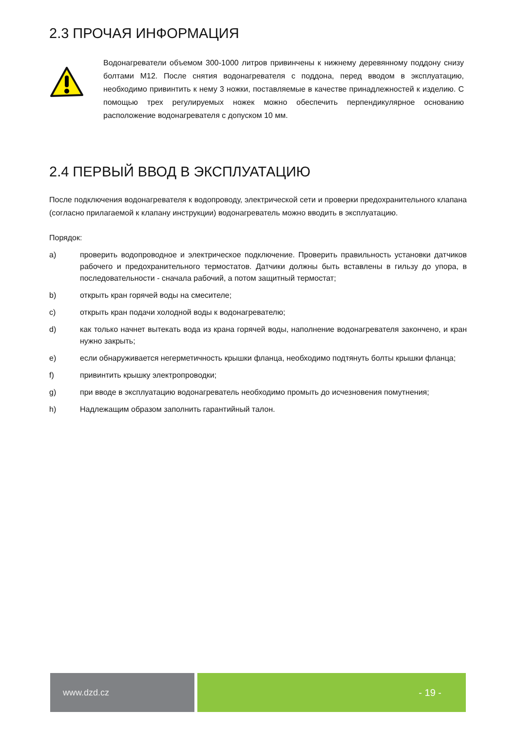2.3 ПРОЧАЯ ИНФОРМАЦИЯ
Водонагреватели объемом 300-1000 литров привинчены к нижнему деревянному поддону снизу болтами M12. После снятия водонагревателя с поддона, перед вводом в эксплуатацию, необходимо привинтить к нему 3 ножки, поставляемые в качестве принадлежностей к изделию. С помощью трех регулируемых ножек можно обеспечить перпендикулярное основанию расположение водонагревателя с допуском 10 мм.
2.4 ПЕРВЫЙ ВВОД В ЭКСПЛУАТАЦИЮ
После подключения водонагревателя к водопроводу, электрической сети и проверки предохранительного клапана (согласно прилагаемой к клапану инструкции) водонагреватель можно вводить в эксплуатацию.
Порядок:
a) проверить водопроводное и электрическое подключение. Проверить правильность установки датчиков рабочего и предохранительного термостатов. Датчики должны быть вставлены в гильзу до упора, в последовательности - сначала рабочий, а потом защитный термостат;
b) открыть кран горячей воды на смесителе;
c) открыть кран подачи холодной воды к водонагревателю;
d) как только начнет вытекать вода из крана горячей воды, наполнение водонагревателя закончено, и кран нужно закрыть;
e) если обнаруживается негерметичность крышки фланца, необходимо подтянуть болты крышки фланца;
f) привинтить крышку электропроводки;
g) при вводе в эксплуатацию водонагреватель необходимо промыть до исчезновения помутнения;
h) Надлежащим образом заполнить гарантийный талон.
www.dzd.cz - 19 -